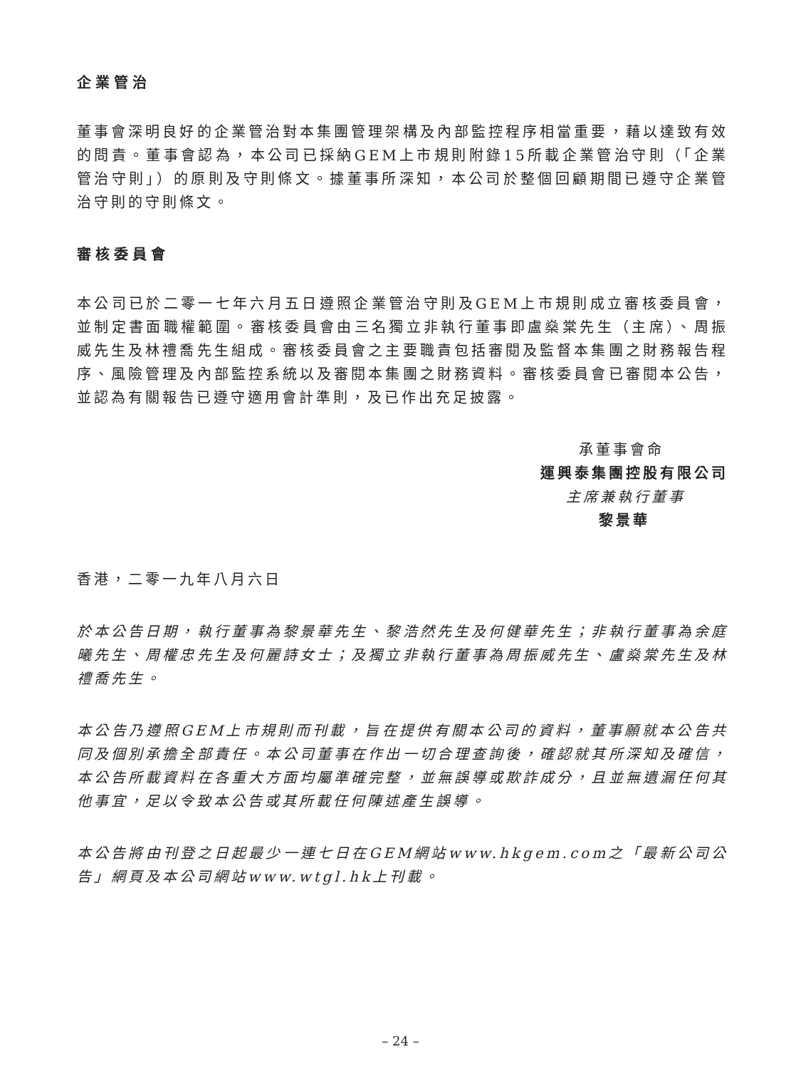企業管治
董事會深明良好的企業管治對本集團管理架構及內部監控程序相當重要，藉以達致有效的問責。董事會認為，本公司已採納GEM上市規則附錄15所載企業管治守則（「企業管治守則」）的原則及守則條文。據董事所深知，本公司於整個回顧期間已遵守企業管治守則的守則條文。
審核委員會
本公司已於二零一七年六月五日遵照企業管治守則及GEM上市規則成立審核委員會，並制定書面職權範圍。審核委員會由三名獨立非執行董事即盧燊棠先生（主席）、周振威先生及林禮喬先生組成。審核委員會之主要職責包括審閱及監督本集團之財務報告程序、風險管理及內部監控系統以及審閱本集團之財務資料。審核委員會已審閱本公告，並認為有關報告已遵守適用會計準則，及已作出充足披露。
承董事會命
運興泰集團控股有限公司
主席兼執行董事
黎景華
香港，二零一九年八月六日
於本公告日期，執行董事為黎景華先生、黎浩然先生及何健華先生；非執行董事為余庭曦先生、周權忠先生及何麗詩女士；及獨立非執行董事為周振威先生、盧燊棠先生及林禮喬先生。
本公告乃遵照GEM上市規則而刊載，旨在提供有關本公司的資料，董事願就本公告共同及個別承擔全部責任。本公司董事在作出一切合理查詢後，確認就其所深知及確信，本公告所載資料在各重大方面均屬準確完整，並無誤導或欺詐成分，且並無遺漏任何其他事宜，足以令致本公告或其所載任何陳述產生誤導。
本公告將由刊登之日起最少一連七日在GEM網站www.hkgem.com之「最新公司公告」網頁及本公司網站www.wtgl.hk上刊載。
– 24 –